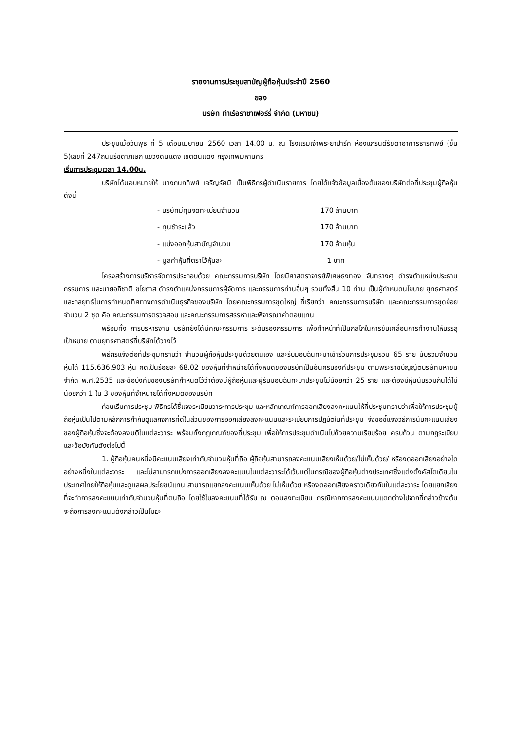รายงานการประชุมสามัญผู้ถือหุ้นประจำปี 2560
ของ
บริษัท ท่าเรือราชาเฟอร์รี่ จำกัด (มหาชน)
ประชุมเมื่อวันพุธ ที่ 5 เดือนเมษายน 2560 เวลา 14.00 น. ณ โรงแรมเจ้าพระยาปาร์ค ห้องแกรนด์รัชดาอาคารธารทิพย์ (ชั้น 5)เลขที่ 247ถนนรัชดาภิเษก แขวงดินแดง เขตดินแดง กรุงเทพมหานคร
เริ่มการประชุมเวลา 14.00น.
บริษัทได้มอบหมายให้ นางกนกทิพย์ เจริญรัศมี เป็นพิธีกรผู้ดำเนินรายการ โดยได้แจ้งข้อมูลเบื้องต้นของบริษัทต่อที่ประชุมผู้ถือหุ้น ดังนี้
| - บริษัทมีทุนจดทะเบียนจำนวน | 170 ล้านบาท |
| - ทุนชำระแล้ว | 170 ล้านบาท |
| - แบ่งออกหุ้นสามัญจำนวน | 170 ล้านหุ้น |
| - มูลค่าหุ้นที่ตราไว้หุ้นละ | 1 บาท |
โครงสร้างการบริหารจัดการประกอบด้วย คณะกรรมการบริษัท โดยมีศาสตราจารย์พิเศษธงทอง จันทรางศุ ดำรงตำแหน่งประธานกรรมการ และนายอภิชาติ ชโยภาส ดำรงตำแหน่งกรรมการผู้จัดการ และกรรมการท่านอื่นๆ รวมทั้งสิ้น 10 ท่าน เป็นผู้กำหนดนโยบาย ยุทธศาสตร์ และกลยุทธ์ในการกำหนดทิศทางการดำเนินธุรกิจของบริษัท โดยคณะกรรมการชุดใหญ่ ที่เรียกว่า คณะกรรมการบริษัท และคณะกรรมการชุดย่อย จำนวน 2 ชุด คือ คณะกรรมการตรวจสอบ และคณะกรรมการสรรหาและพิจารณาค่าตอบแทน
พร้อมทั้ง การบริหารงาน บริษัทยังได้มีคณะกรรมการ ระดับรองกรรมการ เพื่อทำหน้าที่เป็นกลไกในการขับเคลื่อนการทำงานให้บรรลุเป้าหมาย ตามยุทธศาสตร์ที่บริษัทได้วางไว้
พิธีกรแจ้งต่อที่ประชุมทราบว่า จำนวนผู้ถือหุ้นประชุมด้วยตนเอง และรับมอบฉันทะมาเข้าร่วมการประชุมรวม 65 ราย นับรวมจำนวนหุ้นได้ 115,636,903 หุ้น คิดเป็นร้อยละ 68.02 ของหุ้นที่จำหน่ายได้ทั้งหมดของบริษัทเป็นอันครบองค์ประชุม ตามพระราชบัญญัติบริษัทมหาชนจำกัด พ.ศ.2535 และข้อบังคับของบริษัทกำหนดไว้ว่าต้องมีผู้ถือหุ้นและผู้รับมอบฉันทะมาประชุมไม่น้อยกว่า 25 ราย และต้องมีหุ้นนับรวมกันได้ไม่น้อยกว่า 1 ใน 3 ของหุ้นที่จำหน่ายได้ทั้งหมดของบริษัท
ก่อนเริ่มการประชุม พิธีกรได้ชี้แจงระเบียบวาระการประชุม และหลักเกณฑ์การออกเสียงลงคะแนนให้ที่ประชุมทราบว่าเพื่อให้การประชุมผู้ถือหุ้นเป็นไปตามหลักการกำกับดูแลกิจการที่ดีในส่วนของการออกเสียงลงคะแนนและระเบียบการปฏิบัติในที่ประชุม จึงขอชี้แจงวิธีการนับคะแนนเสียงของผู้ถือหุ้นซึ่งจะต้องลงมติในแต่ละวาระ พร้อมทั้งกฎเกณฑ์ของที่ประชุม เพื่อให้การประชุมดำเนินไปด้วยความเรียบร้อย ครบถ้วน ตามกฎระเบียบและข้อบังคับดังต่อไปนี้
1. ผู้ถือหุ้นคนหนึ่งมีคะแนนเสียงเท่ากับจำนวนหุ้นที่ถือ ผู้ถือหุ้นสามารถลงคะแนนเสียงเห็นด้วย/ไม่เห็นด้วย/ หรืองดออกเสียงอย่างใดอย่างหนึ่งในแต่ละวาระ และไม่สามารถแบ่งการออกเสียงลงคะแนนในแต่ละวาระได้เว้นแต่ในกรณีของผู้ถือหุ้นต่างประเทศซึ่งแต่งตั้งคัสโตเดียนในประเทศไทยให้ถือหุ้นและดูแลผลประโยชน์แทน สามารถแยกลงคะแนนเห็นด้วย ไม่เห็นด้วย หรืองดออกเสียงคราวเดียวกันในแต่ละวาระ โดยแยกเสียงที่จะทำการลงคะแนนเท่ากับจำนวนหุ้นที่ตนถือ โดยใช้ใบลงคะแนนที่ได้รับ ณ ตอนลงทะเบียน กรณีหากการลงคะแนนแตกต่างไปจากที่กล่าวข้างต้น จะถือการลงคะแนนดังกล่าวเป็นโมฆะ